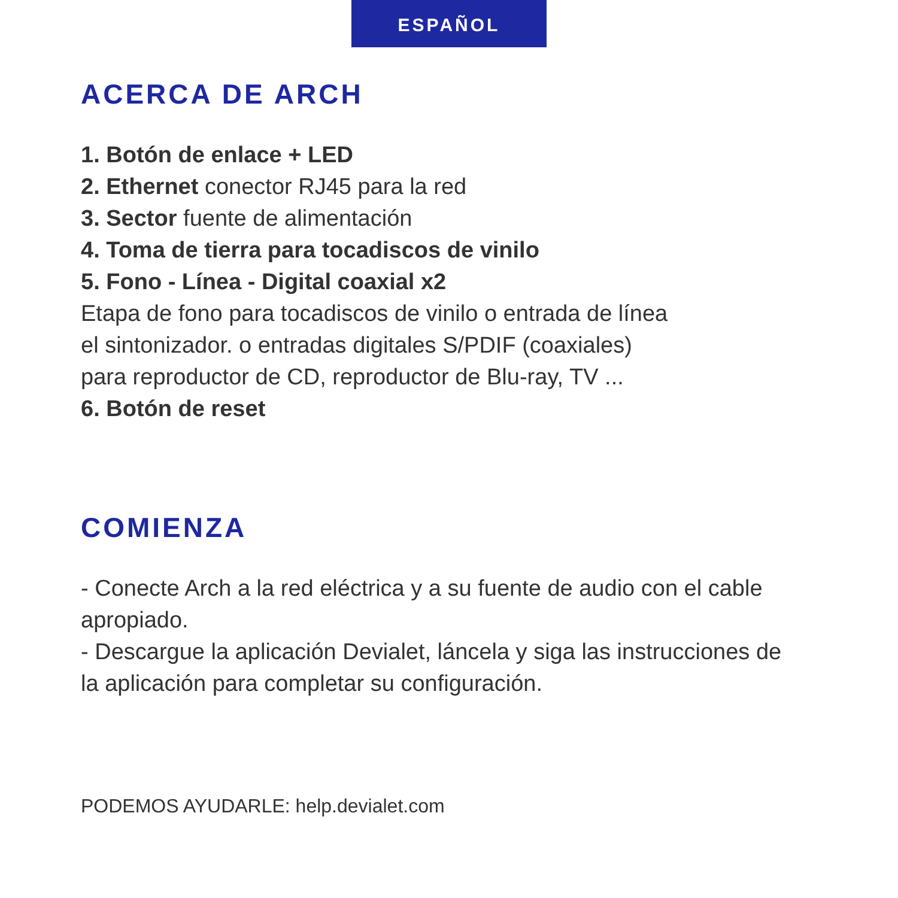ESPAÑOL
ACERCA DE ARCH
1. Botón de enlace + LED
2. Ethernet conector RJ45 para la red
3. Sector fuente de alimentación
4. Toma de tierra para tocadiscos de vinilo
5. Fono - Línea - Digital coaxial x2
Etapa de fono para tocadiscos de vinilo o entrada de línea
el sintonizador. o entradas digitales S/PDIF (coaxiales)
para reproductor de CD, reproductor de Blu-ray, TV ...
6. Botón de reset
COMIENZA
- Conecte Arch a la red eléctrica y a su fuente de audio con el cable
apropiado.
- Descargue la aplicación Devialet, láncela y siga las instrucciones de
la aplicación para completar su configuración.
PODEMOS AYUDARLE: help.devialet.com